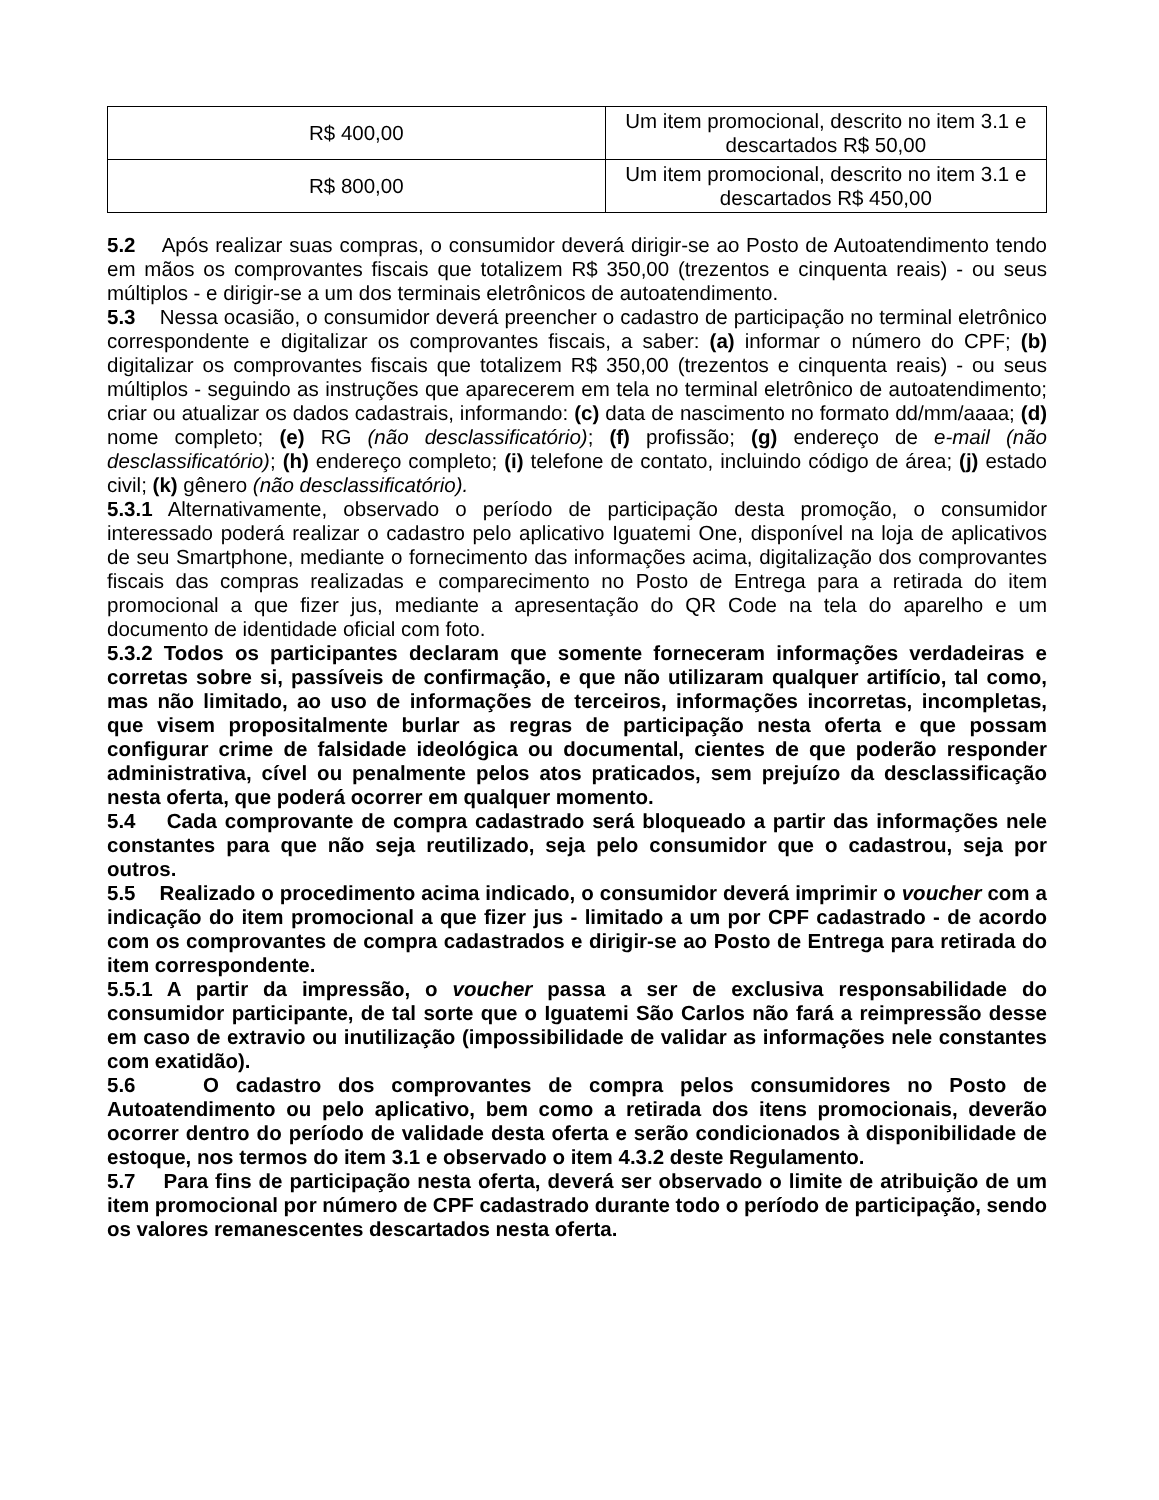| R$ 400,00 | Um item promocional, descrito no item 3.1 e descartados R$ 50,00 |
| R$ 800,00 | Um item promocional, descrito no item 3.1 e descartados R$ 450,00 |
5.2 Após realizar suas compras, o consumidor deverá dirigir-se ao Posto de Autoatendimento tendo em mãos os comprovantes fiscais que totalizem R$ 350,00 (trezentos e cinquenta reais) - ou seus múltiplos - e dirigir-se a um dos terminais eletrônicos de autoatendimento.
5.3 Nessa ocasião, o consumidor deverá preencher o cadastro de participação no terminal eletrônico correspondente e digitalizar os comprovantes fiscais, a saber: (a) informar o número do CPF; (b) digitalizar os comprovantes fiscais que totalizem R$ 350,00 (trezentos e cinquenta reais) - ou seus múltiplos - seguindo as instruções que aparecerem em tela no terminal eletrônico de autoatendimento; criar ou atualizar os dados cadastrais, informando: (c) data de nascimento no formato dd/mm/aaaa; (d) nome completo; (e) RG (não desclassificatório); (f) profissão; (g) endereço de e-mail (não desclassificatório); (h) endereço completo; (i) telefone de contato, incluindo código de área; (j) estado civil; (k) gênero (não desclassificatório).
5.3.1 Alternativamente, observado o período de participação desta promoção, o consumidor interessado poderá realizar o cadastro pelo aplicativo Iguatemi One, disponível na loja de aplicativos de seu Smartphone, mediante o fornecimento das informações acima, digitalização dos comprovantes fiscais das compras realizadas e comparecimento no Posto de Entrega para a retirada do item promocional a que fizer jus, mediante a apresentação do QR Code na tela do aparelho e um documento de identidade oficial com foto.
5.3.2 Todos os participantes declaram que somente forneceram informações verdadeiras e corretas sobre si, passíveis de confirmação, e que não utilizaram qualquer artifício, tal como, mas não limitado, ao uso de informações de terceiros, informações incorretas, incompletas, que visem propositalmente burlar as regras de participação nesta oferta e que possam configurar crime de falsidade ideológica ou documental, cientes de que poderão responder administrativa, cível ou penalmente pelos atos praticados, sem prejuízo da desclassificação nesta oferta, que poderá ocorrer em qualquer momento.
5.4 Cada comprovante de compra cadastrado será bloqueado a partir das informações nele constantes para que não seja reutilizado, seja pelo consumidor que o cadastrou, seja por outros.
5.5 Realizado o procedimento acima indicado, o consumidor deverá imprimir o voucher com a indicação do item promocional a que fizer jus - limitado a um por CPF cadastrado - de acordo com os comprovantes de compra cadastrados e dirigir-se ao Posto de Entrega para retirada do item correspondente.
5.5.1 A partir da impressão, o voucher passa a ser de exclusiva responsabilidade do consumidor participante, de tal sorte que o Iguatemi São Carlos não fará a reimpressão desse em caso de extravio ou inutilização (impossibilidade de validar as informações nele constantes com exatidão).
5.6 O cadastro dos comprovantes de compra pelos consumidores no Posto de Autoatendimento ou pelo aplicativo, bem como a retirada dos itens promocionais, deverão ocorrer dentro do período de validade desta oferta e serão condicionados à disponibilidade de estoque, nos termos do item 3.1 e observado o item 4.3.2 deste Regulamento.
5.7 Para fins de participação nesta oferta, deverá ser observado o limite de atribuição de um item promocional por número de CPF cadastrado durante todo o período de participação, sendo os valores remanescentes descartados nesta oferta.